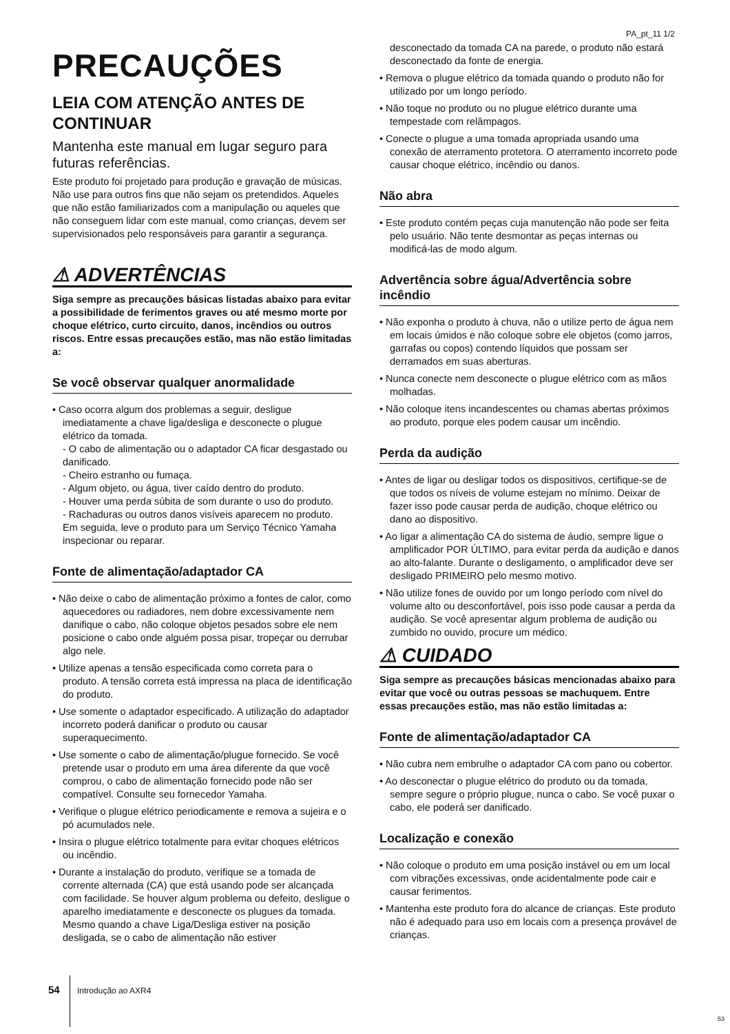PA_pt_11 1/2
PRECAUÇÕES
LEIA COM ATENÇÃO ANTES DE CONTINUAR
Mantenha este manual em lugar seguro para futuras referências.
Este produto foi projetado para produção e gravação de músicas. Não use para outros fins que não sejam os pretendidos. Aqueles que não estão familiarizados com a manipulação ou aqueles que não conseguem lidar com este manual, como crianças, devem ser supervisionados pelo responsáveis para garantir a segurança.
⚠ ADVERTÊNCIAS
Siga sempre as precauções básicas listadas abaixo para evitar a possibilidade de ferimentos graves ou até mesmo morte por choque elétrico, curto circuito, danos, incêndios ou outros riscos. Entre essas precauções estão, mas não estão limitadas a:
Se você observar qualquer anormalidade
• Caso ocorra algum dos problemas a seguir, desligue imediatamente a chave liga/desliga e desconecte o plugue elétrico da tomada.
- O cabo de alimentação ou o adaptador CA ficar desgastado ou danificado.
- Cheiro estranho ou fumaça.
- Algum objeto, ou água, tiver caído dentro do produto.
- Houver uma perda súbita de som durante o uso do produto.
- Rachaduras ou outros danos visíveis aparecem no produto.
Em seguida, leve o produto para um Serviço Técnico Yamaha inspecionar ou reparar.
Fonte de alimentação/adaptador CA
• Não deixe o cabo de alimentação próximo a fontes de calor, como aquecedores ou radiadores, nem dobre excessivamente nem danifique o cabo, não coloque objetos pesados sobre ele nem posicione o cabo onde alguém possa pisar, tropeçar ou derrubar algo nele.
• Utilize apenas a tensão especificada como correta para o produto. A tensão correta está impressa na placa de identificação do produto.
• Use somente o adaptador especificado. A utilização do adaptador incorreto poderá danificar o produto ou causar superaquecimento.
• Use somente o cabo de alimentação/plugue fornecido. Se você pretende usar o produto em uma área diferente da que você comprou, o cabo de alimentação fornecido pode não ser compatível. Consulte seu fornecedor Yamaha.
• Verifique o plugue elétrico periodicamente e remova a sujeira e o pó acumulados nele.
• Insira o plugue elétrico totalmente para evitar choques elétricos ou incêndio.
• Durante a instalação do produto, verifique se a tomada de corrente alternada (CA) que está usando pode ser alcançada com facilidade. Se houver algum problema ou defeito, desligue o aparelho imediatamente e desconecte os plugues da tomada. Mesmo quando a chave Liga/Desliga estiver na posição desligada, se o cabo de alimentação não estiver
desconectado da tomada CA na parede, o produto não estará desconectado da fonte de energia.
• Remova o plugue elétrico da tomada quando o produto não for utilizado por um longo período.
• Não toque no produto ou no plugue elétrico durante uma tempestade com relâmpagos.
• Conecte o plugue a uma tomada apropriada usando uma conexão de aterramento protetora. O aterramento incorreto pode causar choque elétrico, incêndio ou danos.
Não abra
• Este produto contém peças cuja manutenção não pode ser feita pelo usuário. Não tente desmontar as peças internas ou modificá-las de modo algum.
Advertência sobre água/Advertência sobre incêndio
• Não exponha o produto à chuva, não o utilize perto de água nem em locais úmidos e não coloque sobre ele objetos (como jarros, garrafas ou copos) contendo líquidos que possam ser derramados em suas aberturas.
• Nunca conecte nem desconecte o plugue elétrico com as mãos molhadas.
• Não coloque itens incandescentes ou chamas abertas próximos ao produto, porque eles podem causar um incêndio.
Perda da audição
• Antes de ligar ou desligar todos os dispositivos, certifique-se de que todos os níveis de volume estejam no mínimo. Deixar de fazer isso pode causar perda de audição, choque elétrico ou dano ao dispositivo.
• Ao ligar a alimentação CA do sistema de áudio, sempre ligue o amplificador POR ÚLTIMO, para evitar perda da audição e danos ao alto-falante. Durante o desligamento, o amplificador deve ser desligado PRIMEIRO pelo mesmo motivo.
• Não utilize fones de ouvido por um longo período com nível do volume alto ou desconfortável, pois isso pode causar a perda da audição. Se você apresentar algum problema de audição ou zumbido no ouvido, procure um médico.
⚠ CUIDADO
Siga sempre as precauções básicas mencionadas abaixo para evitar que você ou outras pessoas se machuquem. Entre essas precauções estão, mas não estão limitadas a:
Fonte de alimentação/adaptador CA
• Não cubra nem embrulhe o adaptador CA com pano ou cobertor.
• Ao desconectar o plugue elétrico do produto ou da tomada, sempre segure o próprio plugue, nunca o cabo. Se você puxar o cabo, ele poderá ser danificado.
Localização e conexão
• Não coloque o produto em uma posição instável ou em um local com vibrações excessivas, onde acidentalmente pode cair e causar ferimentos.
• Mantenha este produto fora do alcance de crianças. Este produto não é adequado para uso em locais com a presença provável de crianças.
54 Introdução ao AXR4
53